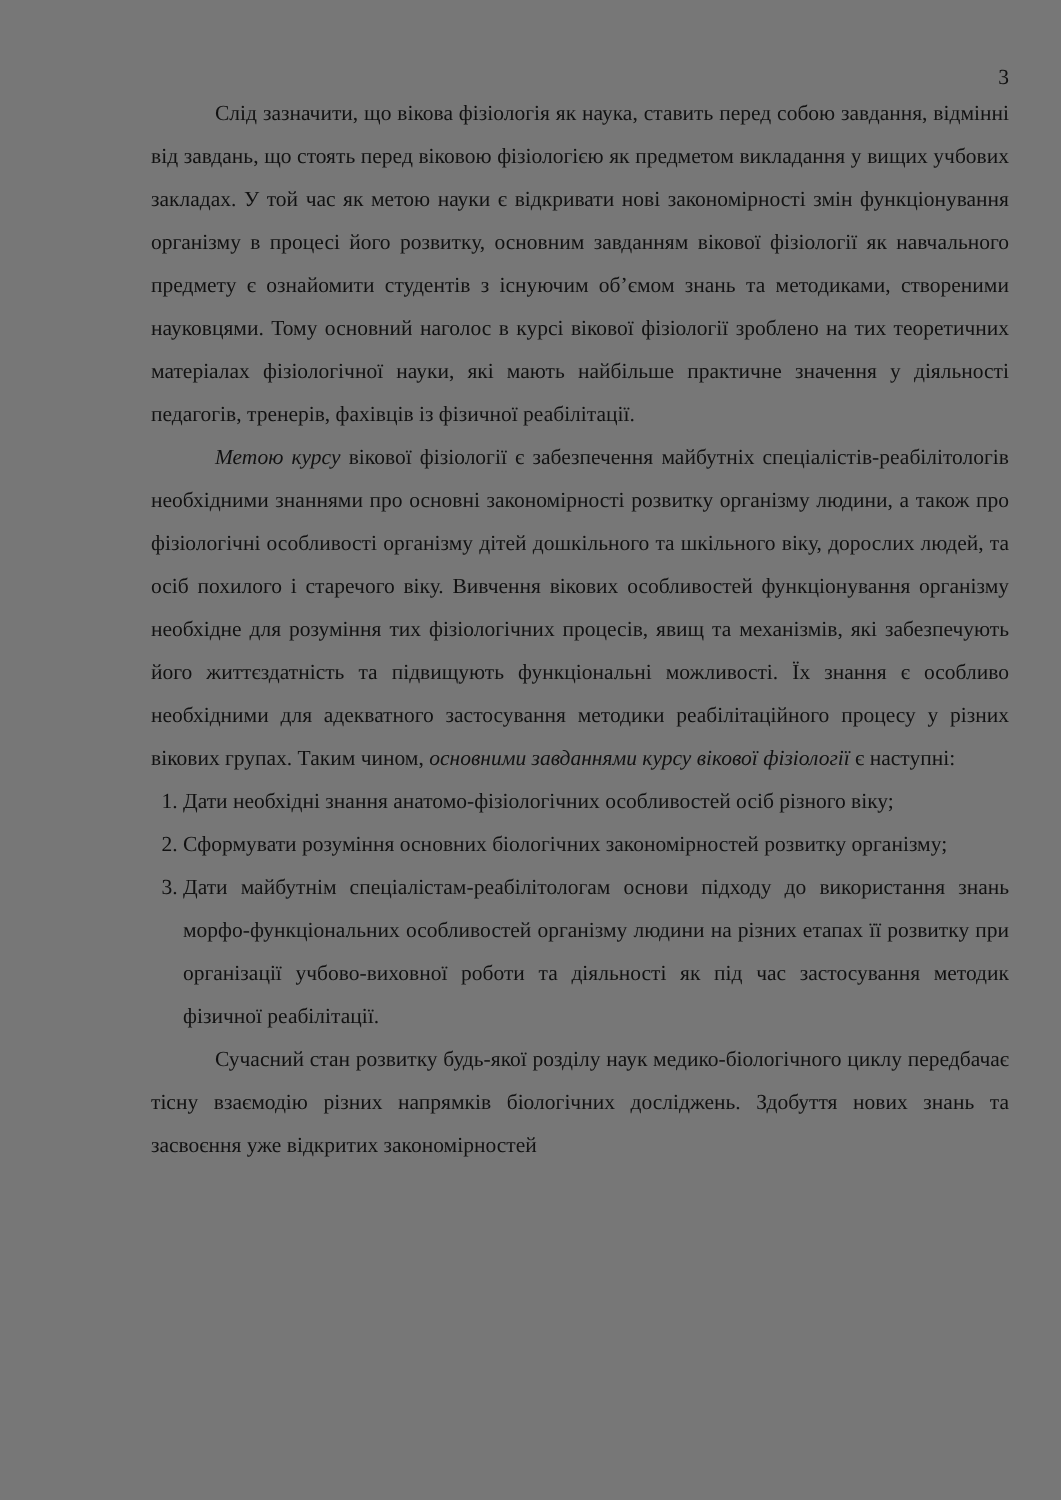3
Слід зазначити, що вікова фізіологія як наука, ставить перед собою завдання, відмінні від завдань, що стоять перед віковою фізіологією як предметом викладання у вищих учбових закладах. У той час як метою науки є відкривати нові закономірності змін функціонування організму в процесі його розвитку, основним завданням вікової фізіології як навчального предмету є ознайомити студентів з існуючим об’ємом знань та методиками, створеними науковцями. Тому основний наголос в курсі вікової фізіології зроблено на тих теоретичних матеріалах фізіологічної науки, які мають найбільше практичне значення у діяльності педагогів, тренерів, фахівців із фізичної реабілітації.
Метою курсу вікової фізіології є забезпечення майбутніх спеціалістів-реабілітологів необхідними знаннями про основні закономірності розвитку організму людини, а також про фізіологічні особливості організму дітей дошкільного та шкільного віку, дорослих людей, та осіб похилого і старечого віку. Вивчення вікових особливостей функціонування організму необхідне для розуміння тих фізіологічних процесів, явищ та механізмів, які забезпечують його життєздатність та підвищують функціональні можливості. Їх знання є особливо необхідними для адекватного застосування методики реабілітаційного процесу у різних вікових групах. Таким чином, основними завданнями курсу вікової фізіології є наступні:
1. Дати необхідні знання анатомо-фізіологічних особливостей осіб різного віку;
2. Сформувати розуміння основних біологічних закономірностей розвитку організму;
3. Дати майбутнім спеціалістам-реабілітологам основи підходу до використання знань морфо-функціональних особливостей організму людини на різних етапах її розвитку при організації учбово-виховної роботи та діяльності як під час застосування методик фізичної реабілітації.
Сучасний стан розвитку будь-якої розділу наук медико-біологічного циклу передбачає тісну взаємодію різних напрямків біологічних досліджень. Здобуття нових знань та засвоєння уже відкритих закономірностей